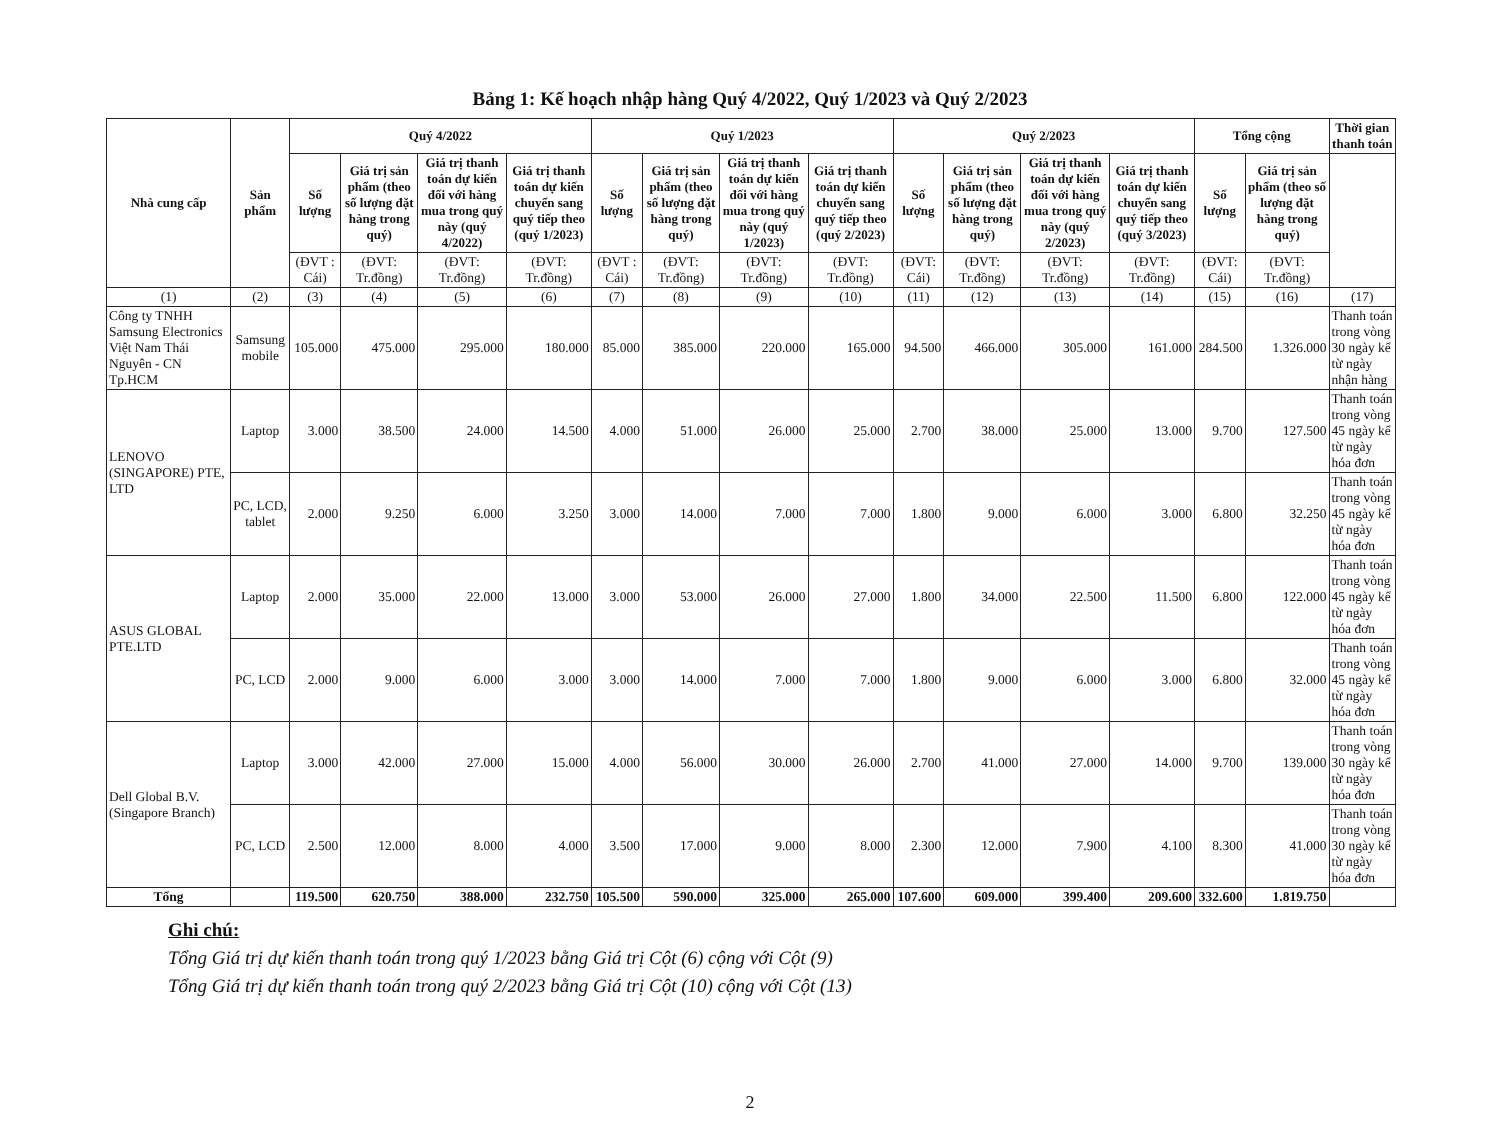Bảng 1: Kế hoạch nhập hàng Quý 4/2022, Quý 1/2023 và Quý 2/2023
| Nhà cung cấp | Sản phẩm | Quý 4/2022 | | | | Quý 1/2023 | | | | Quý 2/2023 | | | | Tổng cộng | | Thời gian thanh toán |
| --- | --- | --- | --- | --- | --- | --- | --- | --- | --- | --- | --- | --- | --- | --- | --- | --- |
| | | Số lượng | Giá trị sản phẩm (theo số lượng đặt hàng trong quý) | Giá trị thanh toán dự kiến đối với hàng mua trong quý này (quý 4/2022) | Giá trị thanh toán dự kiến chuyển sang quý tiếp theo (quý 1/2023) | Số lượng | Giá trị sản phẩm (theo số lượng đặt hàng trong quý) | Giá trị thanh toán dự kiến đối với hàng mua trong quý này (quý 1/2023) | Giá trị thanh toán dự kiến chuyển sang quý tiếp theo (quý 2/2023) | Số lượng | Giá trị sản phẩm (theo số lượng đặt hàng trong quý) | Giá trị thanh toán dự kiến đối với hàng mua trong quý này (quý 2/2023) | Giá trị thanh toán dự kiến chuyển sang quý tiếp theo (quý 3/2023) | Số lượng | Giá trị sản phẩm (theo số lượng đặt hàng trong quý) | |
| | | (ĐVT : Cái) | (ĐVT: Tr.đồng) | (ĐVT: Tr.đồng) | (ĐVT: Tr.đồng) | (ĐVT : Cái) | (ĐVT: Tr.đồng) | (ĐVT: Tr.đồng) | (ĐVT: Tr.đồng) | (ĐVT: Cái) | (ĐVT: Tr.đồng) | (ĐVT: Tr.đồng) | (ĐVT: Tr.đồng) | (ĐVT: Cái) | (ĐVT: Tr.đồng) | |
| (1) | (2) | (3) | (4) | (5) | (6) | (7) | (8) | (9) | (10) | (11) | (12) | (13) | (14) | (15) | (16) | (17) |
| Công ty TNHH Samsung Electronics Việt Nam Thái Nguyên - CN Tp.HCM | Samsung mobile | 105.000 | 475.000 | 295.000 | 180.000 | 85.000 | 385.000 | 220.000 | 165.000 | 94.500 | 466.000 | 305.000 | 161.000 | 284.500 | 1.326.000 | Thanh toán trong vòng 30 ngày kể từ ngày nhận hàng |
| LENOVO (SINGAPORE) PTE, LTD | Laptop | 3.000 | 38.500 | 24.000 | 14.500 | 4.000 | 51.000 | 26.000 | 25.000 | 2.700 | 38.000 | 25.000 | 13.000 | 9.700 | 127.500 | Thanh toán trong vòng 45 ngày kể từ ngày hóa đơn |
| | PC, LCD, tablet | 2.000 | 9.250 | 6.000 | 3.250 | 3.000 | 14.000 | 7.000 | 7.000 | 1.800 | 9.000 | 6.000 | 3.000 | 6.800 | 32.250 | Thanh toán trong vòng 45 ngày kể từ ngày hóa đơn |
| ASUS GLOBAL PTE.LTD | Laptop | 2.000 | 35.000 | 22.000 | 13.000 | 3.000 | 53.000 | 26.000 | 27.000 | 1.800 | 34.000 | 22.500 | 11.500 | 6.800 | 122.000 | Thanh toán trong vòng 45 ngày kể từ ngày hóa đơn |
| | PC, LCD | 2.000 | 9.000 | 6.000 | 3.000 | 3.000 | 14.000 | 7.000 | 7.000 | 1.800 | 9.000 | 6.000 | 3.000 | 6.800 | 32.000 | Thanh toán trong vòng 45 ngày kể từ ngày hóa đơn |
| Dell Global B.V. (Singapore Branch) | Laptop | 3.000 | 42.000 | 27.000 | 15.000 | 4.000 | 56.000 | 30.000 | 26.000 | 2.700 | 41.000 | 27.000 | 14.000 | 9.700 | 139.000 | Thanh toán trong vòng 30 ngày kể từ ngày hóa đơn |
| | PC, LCD | 2.500 | 12.000 | 8.000 | 4.000 | 3.500 | 17.000 | 9.000 | 8.000 | 2.300 | 12.000 | 7.900 | 4.100 | 8.300 | 41.000 | Thanh toán trong vòng 30 ngày kể từ ngày hóa đơn |
| Tổng | | 119.500 | 620.750 | 388.000 | 232.750 | 105.500 | 590.000 | 325.000 | 265.000 | 107.600 | 609.000 | 399.400 | 209.600 | 332.600 | 1.819.750 | |
Ghi chú:
Tổng Giá trị dự kiến thanh toán trong quý 1/2023 bằng Giá trị Cột (6) cộng với Cột (9)
Tổng Giá trị dự kiến thanh toán trong quý 2/2023 bằng Giá trị Cột (10) cộng với Cột (13)
2